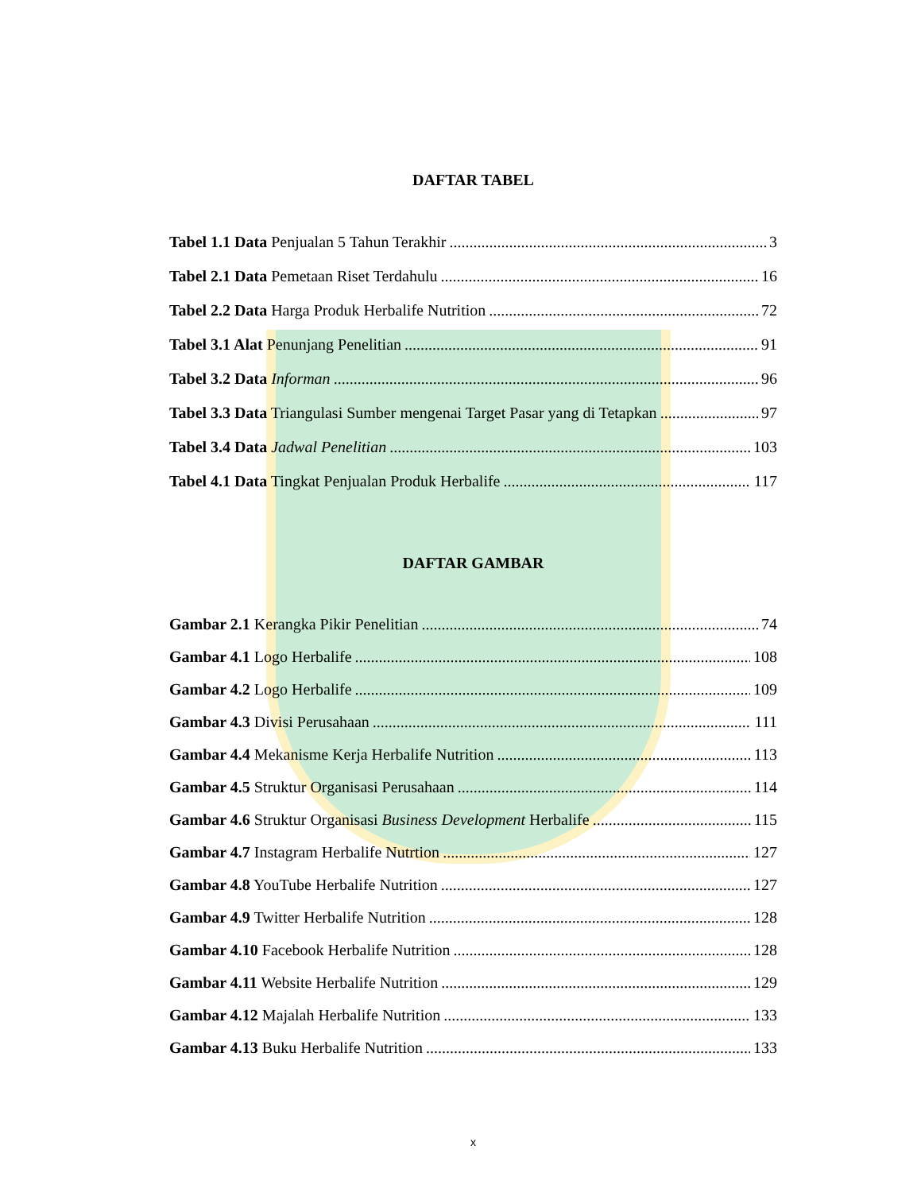DAFTAR TABEL
Tabel 1.1 Data Penjualan 5 Tahun Terakhir 3
Tabel 2.1 Data Pemetaan Riset Terdahulu 16
Tabel 2.2 Data Harga Produk Herbalife Nutrition 72
Tabel 3.1 Alat Penunjang Penelitian 91
Tabel 3.2 Data Informan 96
Tabel 3.3 Data Triangulasi Sumber mengenai Target Pasar yang di Tetapkan 97
Tabel 3.4 Data Jadwal Penelitian 103
Tabel 4.1 Data Tingkat Penjualan Produk Herbalife 117
DAFTAR GAMBAR
Gambar 2.1 Kerangka Pikir Penelitian 74
Gambar 4.1 Logo Herbalife 108
Gambar 4.2 Logo Herbalife 109
Gambar 4.3 Divisi Perusahaan 111
Gambar 4.4 Mekanisme Kerja Herbalife Nutrition 113
Gambar 4.5 Struktur Organisasi Perusahaan 114
Gambar 4.6 Struktur Organisasi Business Development Herbalife 115
Gambar 4.7 Instagram Herbalife Nutrtion 127
Gambar 4.8 YouTube Herbalife Nutrition 127
Gambar 4.9 Twitter Herbalife Nutrition 128
Gambar 4.10 Facebook Herbalife Nutrition 128
Gambar 4.11 Website Herbalife Nutrition 129
Gambar 4.12 Majalah Herbalife Nutrition 133
Gambar 4.13 Buku Herbalife Nutrition 133
x